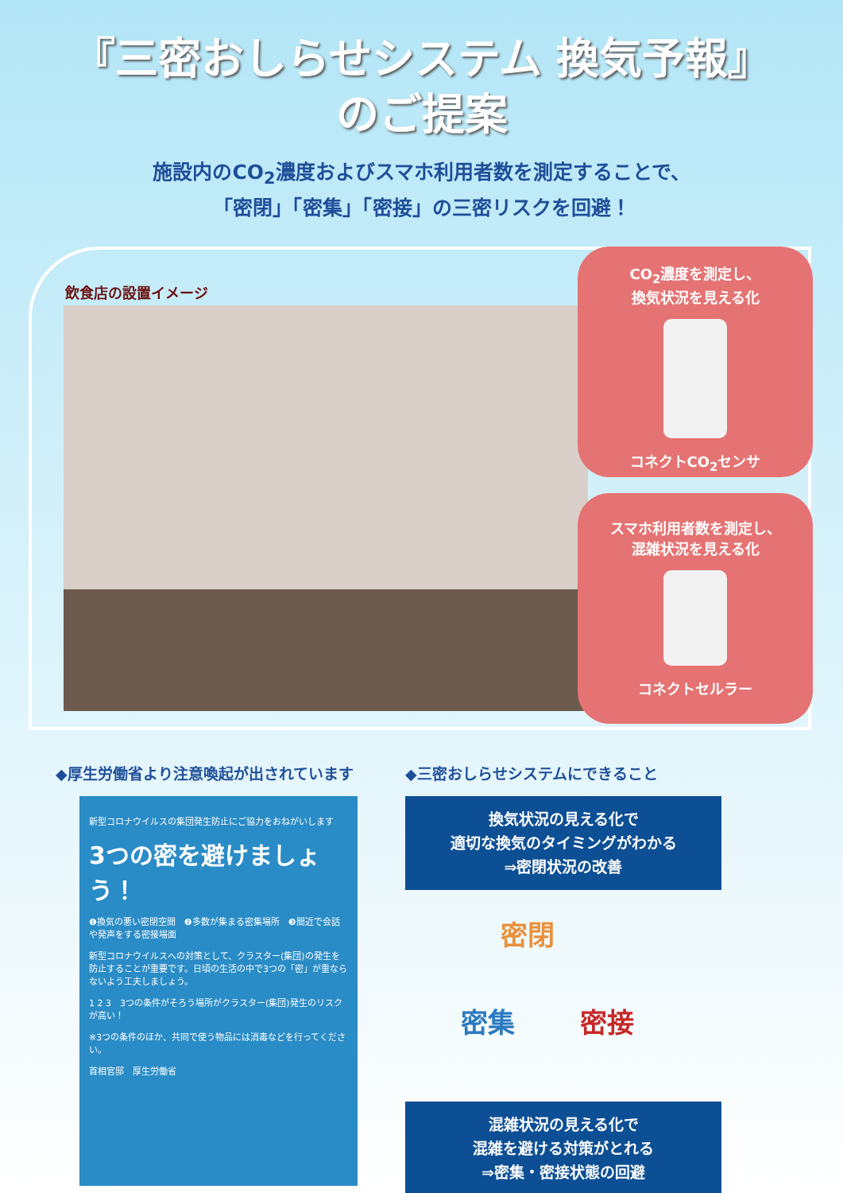『三密おしらせシステム 換気予報』
のご提案
施設内のCO<sub>2</sub>濃度およびスマホ利用者数を測定することで、
「密閉」「密集」「密接」の三密リスクを回避！
飲食店の設置イメージ
CO<sub>2</sub>濃度を測定し、
換気状況を見える化
コネクトCO<sub>2</sub>センサ
スマホ利用者数を測定し、
混雑状況を見える化
コネクトセルラー
◆厚生労働省より注意喚起が出されています
新型コロナウイルスの集団発生防止にご協力をおねがいします
3つの密を避けましょう！
❶換気の悪い密閉空間　❷多数が集まる密集場所　❸間近で会話や発声をする密接場面
新型コロナウイルスへの対策として、クラスター(集団)の発生を防止することが重要です。日頃の生活の中で3つの「密」が重ならないよう工夫しましょう。
1 2 3　3つの条件がそろう場所がクラスター(集団)発生のリスクが高い！
※3つの条件のほか、共同で使う物品には消毒などを行ってください。
首相官邸　厚生労働省
◆三密おしらせシステムにできること
換気状況の見える化で
適切な換気のタイミングがわかる
⇒密閉状況の改善
密閉
密集 密接
混雑状況の見える化で
混雑を避ける対策がとれる
⇒密集・密接状態の回避